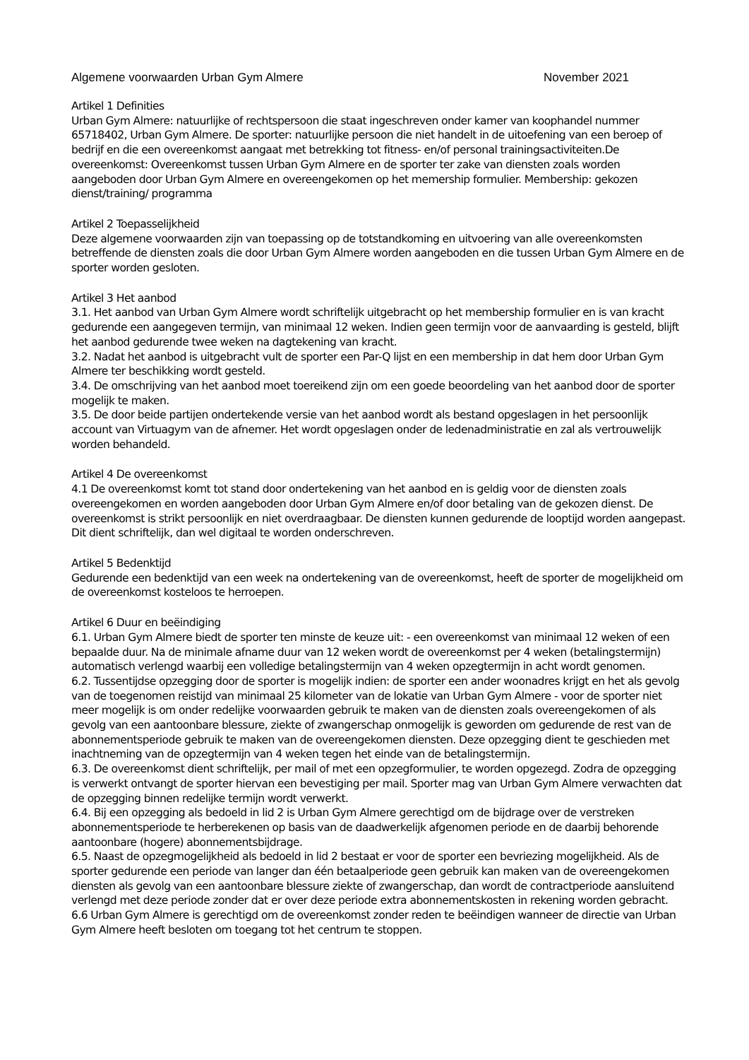Algemene voorwaarden Urban Gym Almere November 2021
Artikel 1 Definities
Urban Gym Almere: natuurlijke of rechtspersoon die staat ingeschreven onder kamer van koophandel nummer 65718402, Urban Gym Almere. De sporter: natuurlijke persoon die niet handelt in de uitoefening van een beroep of bedrijf en die een overeenkomst aangaat met betrekking tot fitness- en/of personal trainingsactiviteiten.De overeenkomst: Overeenkomst tussen Urban Gym Almere en de sporter ter zake van diensten zoals worden aangeboden door Urban Gym Almere en overeengekomen op het memership formulier. Membership: gekozen dienst/training/ programma
Artikel 2 Toepasselijkheid
Deze algemene voorwaarden zijn van toepassing op de totstandkoming en uitvoering van alle overeenkomsten betreffende de diensten zoals die door Urban Gym Almere worden aangeboden en die tussen Urban Gym Almere en de sporter worden gesloten.
Artikel 3 Het aanbod
3.1. Het aanbod van Urban Gym Almere wordt schriftelijk uitgebracht op het membership formulier en is van kracht gedurende een aangegeven termijn, van minimaal 12 weken. Indien geen termijn voor de aanvaarding is gesteld, blijft het aanbod gedurende twee weken na dagtekening van kracht.
3.2. Nadat het aanbod is uitgebracht vult de sporter een Par-Q lijst en een membership in dat hem door Urban Gym Almere ter beschikking wordt gesteld.
3.4. De omschrijving van het aanbod moet toereikend zijn om een goede beoordeling van het aanbod door de sporter mogelijk te maken.
3.5. De door beide partijen ondertekende versie van het aanbod wordt als bestand opgeslagen in het persoonlijk account van Virtuagym van de afnemer. Het wordt opgeslagen onder de ledenadministratie en zal als vertrouwelijk worden behandeld.
Artikel 4 De overeenkomst
4.1 De overeenkomst komt tot stand door ondertekening van het aanbod en is geldig voor de diensten zoals overeengekomen en worden aangeboden door Urban Gym Almere en/of door betaling van de gekozen dienst. De overeenkomst is strikt persoonlijk en niet overdraagbaar. De diensten kunnen gedurende de looptijd worden aangepast. Dit dient schriftelijk, dan wel digitaal te worden onderschreven.
Artikel 5 Bedenktijd
Gedurende een bedenktijd van een week na ondertekening van de overeenkomst, heeft de sporter de mogelijkheid om de overeenkomst kosteloos te herroepen.
Artikel 6 Duur en beëindiging
6.1. Urban Gym Almere biedt de sporter ten minste de keuze uit: - een overeenkomst van minimaal 12 weken of een bepaalde duur. Na de minimale afname duur van 12 weken wordt de overeenkomst per 4 weken (betalingstermijn) automatisch verlengd waarbij een volledige betalingstermijn van 4 weken opzegtermijn in acht wordt genomen.
6.2. Tussentijdse opzegging door de sporter is mogelijk indien: de sporter een ander woonadres krijgt en het als gevolg van de toegenomen reistijd van minimaal 25 kilometer van de lokatie van Urban Gym Almere - voor de sporter niet meer mogelijk is om onder redelijke voorwaarden gebruik te maken van de diensten zoals overeengekomen of als gevolg van een aantoonbare blessure, ziekte of zwangerschap onmogelijk is geworden om gedurende de rest van de abonnementsperiode gebruik te maken van de overeengekomen diensten. Deze opzegging dient te geschieden met inachtneming van de opzegtermijn van 4 weken tegen het einde van de betalingstermijn.
6.3. De overeenkomst dient schriftelijk, per mail of met een opzegformulier, te worden opgezegd. Zodra de opzegging is verwerkt ontvangt de sporter hiervan een bevestiging per mail. Sporter mag van Urban Gym Almere verwachten dat de opzegging binnen redelijke termijn wordt verwerkt.
6.4. Bij een opzegging als bedoeld in lid 2 is Urban Gym Almere gerechtigd om de bijdrage over de verstreken abonnementsperiode te herberekenen op basis van de daadwerkelijk afgenomen periode en de daarbij behorende aantoonbare (hogere) abonnementsbijdrage.
6.5. Naast de opzegmogelijkheid als bedoeld in lid 2 bestaat er voor de sporter een bevriezing mogelijkheid. Als de sporter gedurende een periode van langer dan één betaalperiode geen gebruik kan maken van de overeengekomen diensten als gevolg van een aantoonbare blessure ziekte of zwangerschap, dan wordt de contractperiode aansluitend verlengd met deze periode zonder dat er over deze periode extra abonnementskosten in rekening worden gebracht.
6.6 Urban Gym Almere is gerechtigd om de overeenkomst zonder reden te beëindigen wanneer de directie van Urban Gym Almere heeft besloten om toegang tot het centrum te stoppen.